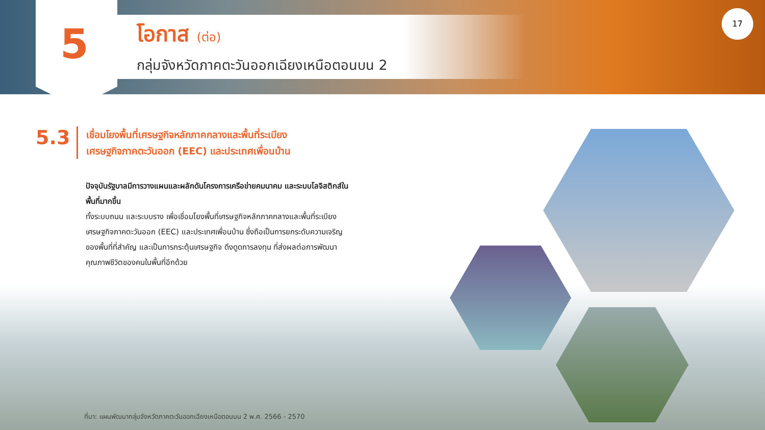5
โอกาส (ต่อ)
กลุ่มจังหวัดภาคตะวันออกเฉียงเหนือตอนบน 2
17
5.3
เชื่อมโยงพื้นที่เศรษฐกิจหลักภาคกลางและพื้นที่ระเบียง
เศรษฐกิจภาคตะวันออก (EEC) และประเทศเพื่อนบ้าน
ปัจจุบันรัฐบาลมีการวางแผนและผลักดันโครงการเครือข่ายคมนาคม และระบบโลจิสติกส์ในพื้นที่มากขึ้น
ทั้งระบบถนน และระบบราง เพื่อเชื่อมโยงพื้นที่เศรษฐกิจหลักภาคกลางและพื้นที่ระเบียงเศรษฐกิจภาคตะวันออก (EEC) และประเทศเพื่อนบ้าน ซึ่งถือเป็นการยกระดับความเจริญของพื้นที่ที่สำคัญ และเป็นการกระตุ้นเศรษฐกิจ ดึงดูดการลงทุน ที่ส่งผลต่อการพัฒนาคุณภาพชีวิตของคนในพื้นที่อีกด้วย
ที่มา: แผนพัฒนากลุ่มจังหวัดภาคตะวันออกเฉียงเหนือตอนบน 2 พ.ศ. 2566 - 2570